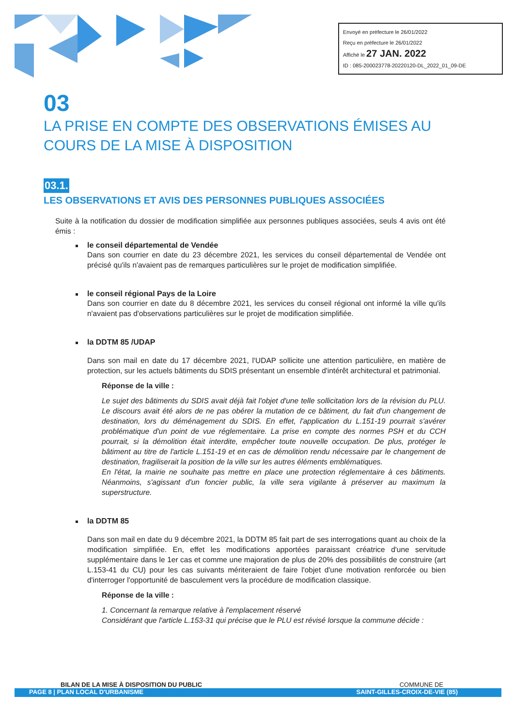Envoyé en préfecture le 26/01/2022
Reçu en préfecture le 26/01/2022
Affiché le 27 JAN. 2022
ID : 085-200023778-20220120-DL_2022_01_09-DE
03
LA PRISE EN COMPTE DES OBSERVATIONS ÉMISES AU COURS DE LA MISE À DISPOSITION
03.1.
LES OBSERVATIONS ET AVIS DES PERSONNES PUBLIQUES ASSOCIÉES
Suite à la notification du dossier de modification simplifiée aux personnes publiques associées, seuls 4 avis ont été émis :
le conseil départemental de Vendée
Dans son courrier en date du 23 décembre 2021, les services du conseil départemental de Vendée ont précisé qu'ils n'avaient pas de remarques particulières sur le projet de modification simplifiée.
le conseil régional Pays de la Loire
Dans son courrier en date du 8 décembre 2021, les services du conseil régional ont informé la ville qu'ils n'avaient pas d'observations particulières sur le projet de modification simplifiée.
la DDTM 85 /UDAP
Dans son mail en date du 17 décembre 2021, l'UDAP sollicite une attention particulière, en matière de protection, sur les actuels bâtiments du SDIS présentant un ensemble d'intérêt architectural et patrimonial.
Réponse de la ville :
Le sujet des bâtiments du SDIS avait déjà fait l'objet d'une telle sollicitation lors de la révision du PLU. Le discours avait été alors de ne pas obérer la mutation de ce bâtiment, du fait d'un changement de destination, lors du déménagement du SDIS. En effet, l'application du L.151-19 pourrait s'avérer problématique d'un point de vue réglementaire. La prise en compte des normes PSH et du CCH pourrait, si la démolition était interdite, empêcher toute nouvelle occupation. De plus, protéger le bâtiment au titre de l'article L.151-19 et en cas de démolition rendu nécessaire par le changement de destination, fragiliserait la position de la ville sur les autres éléments emblématiques.
En l'état, la mairie ne souhaite pas mettre en place une protection réglementaire à ces bâtiments. Néanmoins, s'agissant d'un foncier public, la ville sera vigilante à préserver au maximum la superstructure.
la DDTM 85
Dans son mail en date du 9 décembre 2021, la DDTM 85 fait part de ses interrogations quant au choix de la modification simplifiée. En, effet les modifications apportées paraissant créatrice d'une servitude supplémentaire dans le 1er cas et comme une majoration de plus de 20% des possibilités de construire (art L.153-41 du CU) pour les cas suivants mériteraient de faire l'objet d'une motivation renforcée ou bien d'interroger l'opportunité de basculement vers la procédure de modification classique.
Réponse de la ville :
1. Concernant la remarque relative à l'emplacement réservé
Considérant que l'article L.153-31 qui précise que le PLU est révisé lorsque la commune décide :
BILAN DE LA MISE À DISPOSITION DU PUBLIC COMMUNE DE
PAGE 8 | PLAN LOCAL D'URBANISME SAINT-GILLES-CROIX-DE-VIE (85)